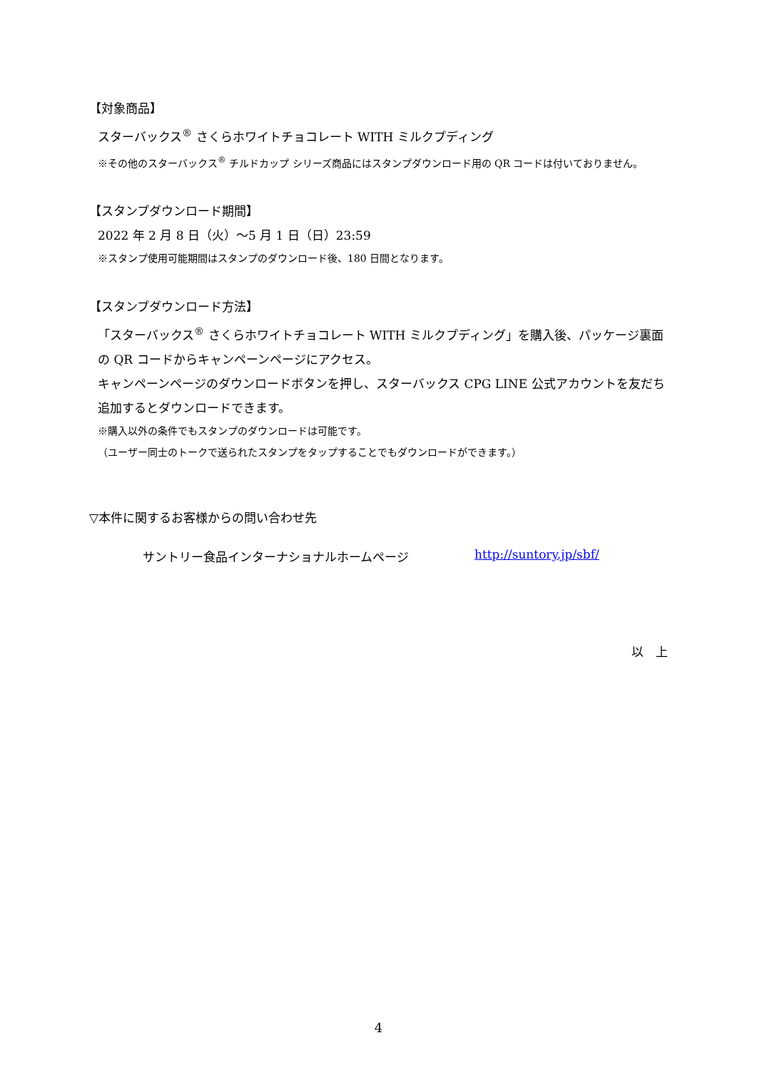【対象商品】
スターバックス<sup>®</sup> さくらホワイトチョコレート WITH ミルクプディング
※その他のスターバックス<sup>®</sup> チルドカップ シリーズ商品にはスタンプダウンロード用の QR コードは付いておりません。
【スタンプダウンロード期間】
2022 年 2 月 8 日（火）～5 月 1 日（日）23:59
※スタンプ使用可能期間はスタンプのダウンロード後、180 日間となります。
【スタンプダウンロード方法】
「スターバックス<sup>®</sup> さくらホワイトチョコレート WITH ミルクプディング」を購入後、パッケージ裏面の QR コードからキャンペーンページにアクセス。
キャンペーンページのダウンロードボタンを押し、スターバックス CPG LINE 公式アカウントを友だち追加するとダウンロードできます。
※購入以外の条件でもスタンプのダウンロードは可能です。
（ユーザー同士のトークで送られたスタンプをタップすることでもダウンロードができます。）
▽本件に関するお客様からの問い合わせ先
サントリー食品インターナショナルホームページ http://suntory.jp/sbf/
以　上
4